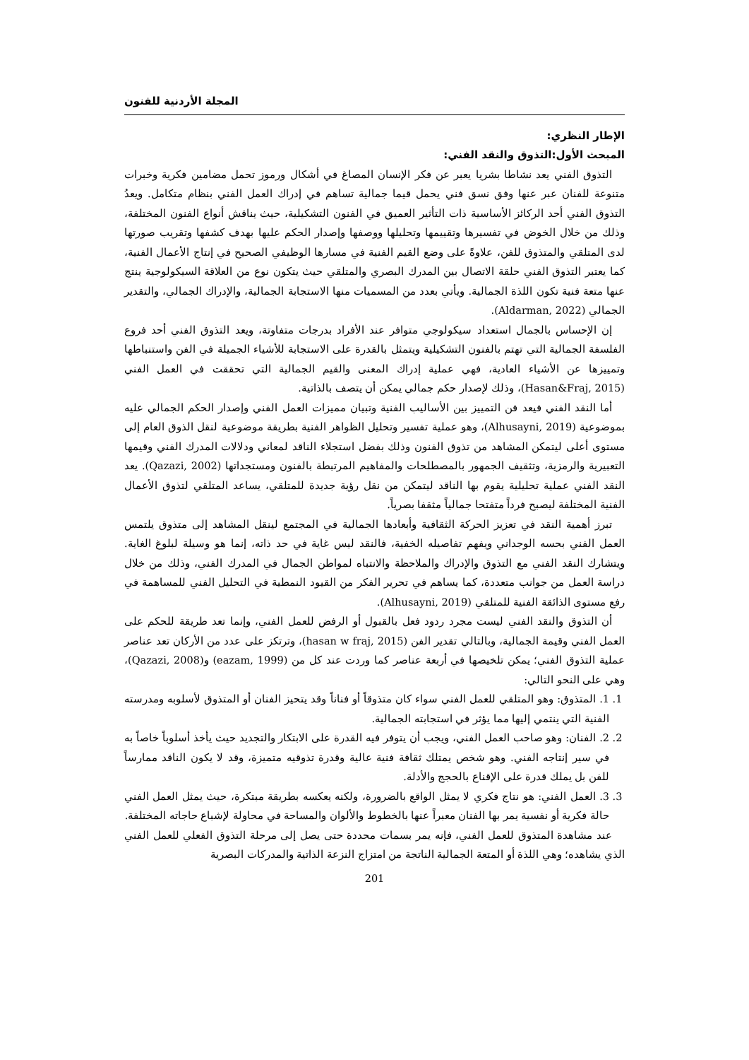المجلة الأردنية للفنون
الإطار النظري:
المبحث الأول:التذوق والنقد الفني:
التذوق الفني يعد نشاطا بشريا يعبر عن فكر الإنسان المصاغ في أشكال ورموز تحمل مضامين فكرية وخبرات متنوعة للفنان عبر عنها وفق نسق فني يحمل قيما جمالية تساهم في إدراك العمل الفني بنظام متكامل. ويعدُ التذوق الفني أحد الركائز الأساسية ذات التأثير العميق في الفنون التشكيلية، حيث يناقش أنواع الفنون المختلفة، وذلك من خلال الخوض في تفسيرها وتقييمها وتحليلها ووصفها وإصدار الحكم عليها بهدف كشفها وتقريب صورتها لدى المتلقي والمتذوق للفن، علاوةً على وضع القيم الفنية في مسارها الوظيفي الصحيح في إنتاج الأعمال الفنية، كما يعتبر التذوق الفني حلقة الاتصال بين المدرك البصري والمتلقي حيث يتكون نوع من العلاقة السيكولوجية ينتج عنها متعة فنية تكون اللذة الجمالية. ويأتي بعدد من المسميات منها الاستجابة الجمالية، والإدراك الجمالي، والتقدير الجمالي (Aldarman, 2022).
إن الإحساس بالجمال استعداد سيكولوجي متوافر عند الأفراد بدرجات متفاوتة، ويعد التذوق الفني أحد فروع الفلسفة الجمالية التي تهتم بالفنون التشكيلية ويتمثل بالقدرة على الاستجابة للأشياء الجميلة في الفن واستنباطها وتمييزها عن الأشياء العادية، فهي عملية إدراك المعنى والقيم الجمالية التي تحققت في العمل الفني (Hasan&Fraj, 2015)، وذلك لإصدار حكم جمالي يمكن أن يتصف بالذاتية.
أما النقد الفني فيعد فن التمييز بين الأساليب الفنية وتبيان مميزات العمل الفني وإصدار الحكم الجمالي عليه بموضوعية (Alhusayni, 2019)، وهو عملية تفسير وتحليل الظواهر الفنية بطريقة موضوعية لنقل الذوق العام إلى مستوى أعلى ليتمكن المشاهد من تذوق الفنون وذلك بفضل استجلاء الناقد لمعاني ودلالات المدرك الفني وقيمها التعبيرية والرمزية، وتثقيف الجمهور بالمصطلحات والمفاهيم المرتبطة بالفنون ومستجداتها (Qazazi, 2002). يعد النقد الفني عملية تحليلية يقوم بها الناقد ليتمكن من نقل رؤية جديدة للمتلقي، يساعد المتلقي لتذوق الأعمال الفنية المختلفة ليصبح فرداً متفتحا جمالياً مثقفا بصرياً.
تبرز أهمية النقد في تعزيز الحركة الثقافية وأبعادها الجمالية في المجتمع لينقل المشاهد إلى متذوق يلتمس العمل الفني بحسه الوجداني ويفهم تفاصيله الخفية، فالنقد ليس غاية في حد ذاته، إنما هو وسيلة لبلوغ الغاية. ويتشارك النقد الفني مع التذوق والإدراك والملاحظة والانتباه لمواطن الجمال في المدرك الفني، وذلك من خلال دراسة العمل من جوانب متعددة، كما يساهم في تحرير الفكر من القيود النمطية في التحليل الفني للمساهمة في رفع مستوى الذائقة الفنية للمتلقي (Alhusayni, 2019).
أن التذوق والنقد الفني ليست مجرد ردود فعل بالقبول أو الرفض للعمل الفني، وإنما تعد طريقة للحكم على العمل الفني وقيمة الجمالية، وبالتالي تقدير الفن (hasan w fraj, 2015)، وترتكز على عدد من الأركان تعد عناصر عملية التذوق الفني؛ يمكن تلخيصها في أربعة عناصر كما وردت عند كل من (eazam, 1999) و(Qazazi, 2008)، وهي على النحو التالي:
1. 1. المتذوق: وهو المتلقي للعمل الفني سواء كان متذوقاً أو فناناً وقد يتحيز الفنان أو المتذوق لأسلوبه ومدرسته الفنية التي ينتمي إليها مما يؤثر في استجابته الجمالية.
2. 2. الفنان: وهو صاحب العمل الفني، ويجب أن يتوفر فيه القدرة على الابتكار والتجديد حيث يأخذ أسلوباً خاصاً به في سير إنتاجه الفني. وهو شخص يمتلك ثقافة فنية عالية وقدرة تذوقيه متميزة، وقد لا يكون الناقد ممارساً للفن بل يملك قدرة على الإقناع بالحجج والأدلة.
3. 3. العمل الفني: هو نتاج فكري لا يمثل الواقع بالضرورة، ولكنه يعكسه بطريقة مبتكرة، حيث يمثل العمل الفني حالة فكرية أو نفسية يمر بها الفنان معبراً عنها بالخطوط والألوان والمساحة في محاولة لإشباع حاجاته المختلفة.
عند مشاهدة المتذوق للعمل الفني، فإنه يمر بسمات محددة حتى يصل إلى مرحلة التذوق الفعلي للعمل الفني الذي يشاهده؛ وهي اللذة أو المتعة الجمالية الناتجة من امتزاج النزعة الذاتية والمدركات البصرية
201